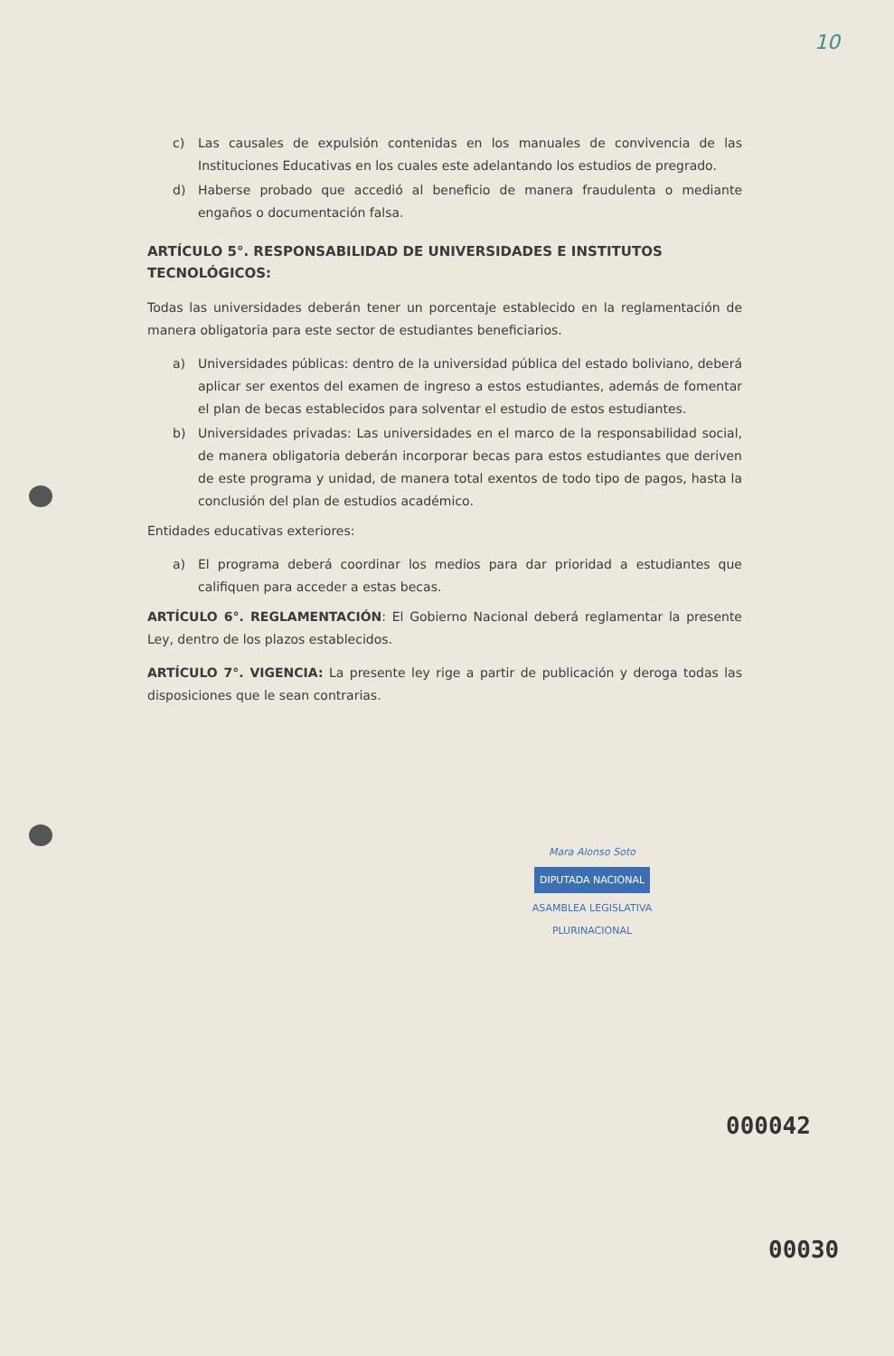10
c) Las causales de expulsión contenidas en los manuales de convivencia de las Instituciones Educativas en los cuales este adelantando los estudios de pregrado.
d) Haberse probado que accedió al beneficio de manera fraudulenta o mediante engaños o documentación falsa.
ARTÍCULO 5°. RESPONSABILIDAD DE UNIVERSIDADES E INSTITUTOS TECNOLÓGICOS:
Todas las universidades deberán tener un porcentaje establecido en la reglamentación de manera obligatoria para este sector de estudiantes beneficiarios.
a) Universidades públicas: dentro de la universidad pública del estado boliviano, deberá aplicar ser exentos del examen de ingreso a estos estudiantes, además de fomentar el plan de becas establecidos para solventar el estudio de estos estudiantes.
b) Universidades privadas: Las universidades en el marco de la responsabilidad social, de manera obligatoria deberán incorporar becas para estos estudiantes que deriven de este programa y unidad, de manera total exentos de todo tipo de pagos, hasta la conclusión del plan de estudios académico.
Entidades educativas exteriores:
a) El programa deberá coordinar los medios para dar prioridad a estudiantes que califiquen para acceder a estas becas.
ARTÍCULO 6°. REGLAMENTACIÓN: El Gobierno Nacional deberá reglamentar la presente Ley, dentro de los plazos establecidos.
ARTÍCULO 7°. VIGENCIA: La presente ley rige a partir de publicación y deroga todas las disposiciones que le sean contrarias.
Mara Alonso Soto
DIPUTADA NACIONAL
ASAMBLEA LEGISLATIVA PLURINACIONAL
000042
00030